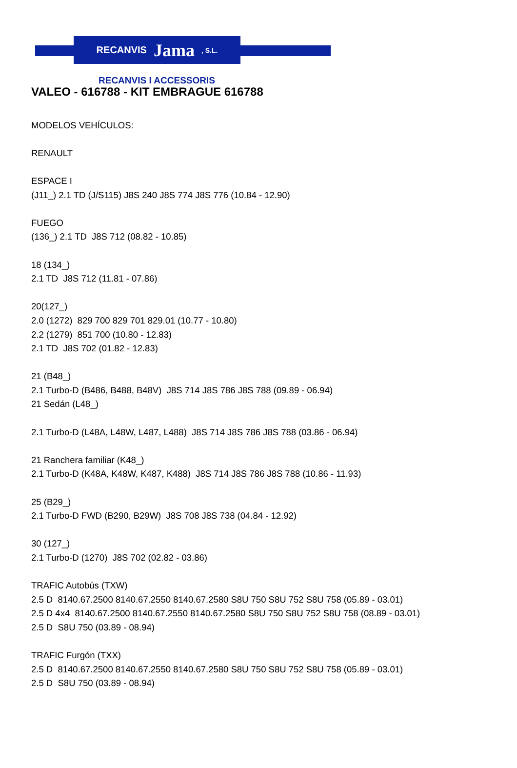RECANVIS Jama, S.L.
RECANVIS I ACCESSORIS
VALEO - 616788 - KIT EMBRAGUE 616788
MODELOS VEHÍCULOS:
RENAULT
ESPACE I
(J11_) 2.1 TD (J/S115) J8S 240 J8S 774 J8S 776 (10.84 - 12.90)
FUEGO
(136_) 2.1 TD J8S 712 (08.82 - 10.85)
18 (134_)
2.1 TD J8S 712 (11.81 - 07.86)
20(127_)
2.0 (1272) 829 700 829 701 829.01 (10.77 - 10.80)
2.2 (1279) 851 700 (10.80 - 12.83)
2.1 TD J8S 702 (01.82 - 12.83)
21 (B48_)
2.1 Turbo-D (B486, B488, B48V) J8S 714 J8S 786 J8S 788 (09.89 - 06.94)
21 Sedán (L48_)
2.1 Turbo-D (L48A, L48W, L487, L488) J8S 714 J8S 786 J8S 788 (03.86 - 06.94)
21 Ranchera familiar (K48_)
2.1 Turbo-D (K48A, K48W, K487, K488) J8S 714 J8S 786 J8S 788 (10.86 - 11.93)
25 (B29_)
2.1 Turbo-D FWD (B290, B29W) J8S 708 J8S 738 (04.84 - 12.92)
30 (127_)
2.1 Turbo-D (1270) J8S 702 (02.82 - 03.86)
TRAFIC Autobús (TXW)
2.5 D 8140.67.2500 8140.67.2550 8140.67.2580 S8U 750 S8U 752 S8U 758 (05.89 - 03.01)
2.5 D 4x4 8140.67.2500 8140.67.2550 8140.67.2580 S8U 750 S8U 752 S8U 758 (08.89 - 03.01)
2.5 D S8U 750 (03.89 - 08.94)
TRAFIC Furgón (TXX)
2.5 D 8140.67.2500 8140.67.2550 8140.67.2580 S8U 750 S8U 752 S8U 758 (05.89 - 03.01)
2.5 D S8U 750 (03.89 - 08.94)